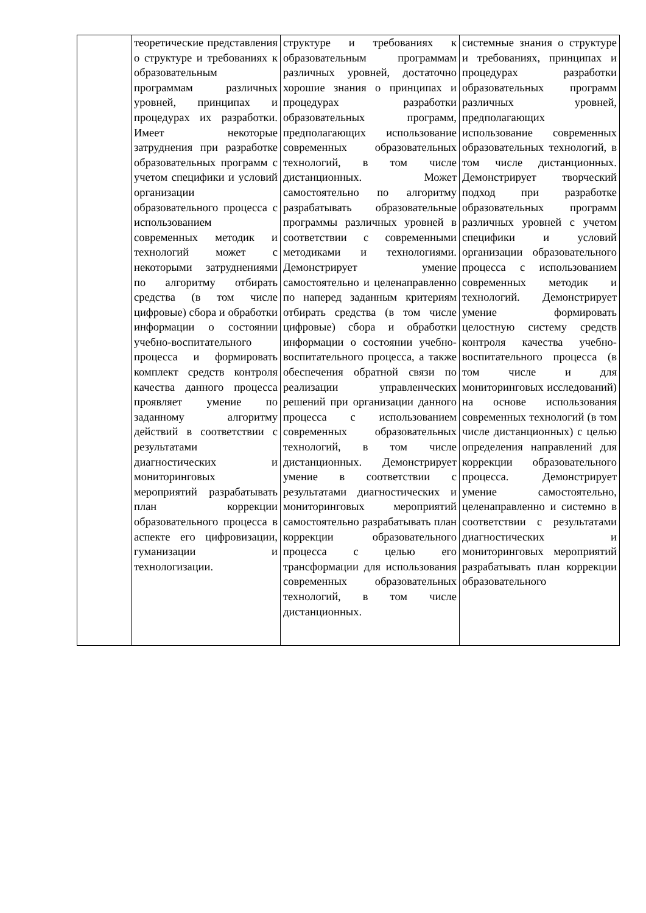| | теоретические представления о структуре и требованиях к образовательным программам различных уровней, принципах и процедурах их разработки. Имеет некоторые затруднения при разработке образовательных программ с учетом специфики и условий организации образовательного процесса с использованием современных методик и технологий может с некоторыми затруднениями по алгоритму отбирать средства (в том числе цифровые) сбора и обработки информации о состоянии учебно-воспитательного процесса и формировать комплект средств контроля качества данного процесса проявляет умение по заданному алгоритму действий в соответствии с результатами диагностических и мониторинговых мероприятий разрабатывать план коррекции образовательного процесса в аспекте его цифровизации, гуманизации и технологизации. | структуре и требованиях к образовательным программам различных уровней, достаточно хорошие знания о принципах и процедурах разработки образовательных программ, предполагающих использование современных образовательных технологий, в том числе дистанционных. Может самостоятельно по алгоритму разрабатывать образовательные программы различных уровней в соответствии с современными методиками и технологиями. Демонстрирует умение самостоятельно и целенаправленно по наперед заданным критериям отбирать средства (в том числе цифровые) сбора и обработки информации о состоянии учебно-воспитательного процесса, а также обеспечения обратной связи по реализации управленческих решений при организации данного процесса с использованием современных образовательных технологий, в том числе дистанционных. Демонстрирует умение в соответствии с результатами диагностических и мониторинговых мероприятий самостоятельно разрабатывать план коррекции образовательного процесса с целью его трансформации для использования современных образовательных технологий, в том числе дистанционных. | системные знания о структуре и требованиях, принципах и процедурах разработки образовательных программ различных уровней, предполагающих использование современных образовательных технологий, в том числе дистанционных. Демонстрирует творческий подход при разработке образовательных программ различных уровней с учетом специфики и условий организации образовательного процесса с использованием современных методик и технологий. Демонстрирует умение формировать целостную систему средств контроля качества учебно-воспитательного процесса (в том числе и для мониторинговых исследований) на основе использования современных технологий (в том числе дистанционных) с целью определения направлений для коррекции образовательного процесса. Демонстрирует умение самостоятельно, целенаправленно и системно в соответствии с результатами диагностических и мониторинговых мероприятий разрабатывать план коррекции образовательного |